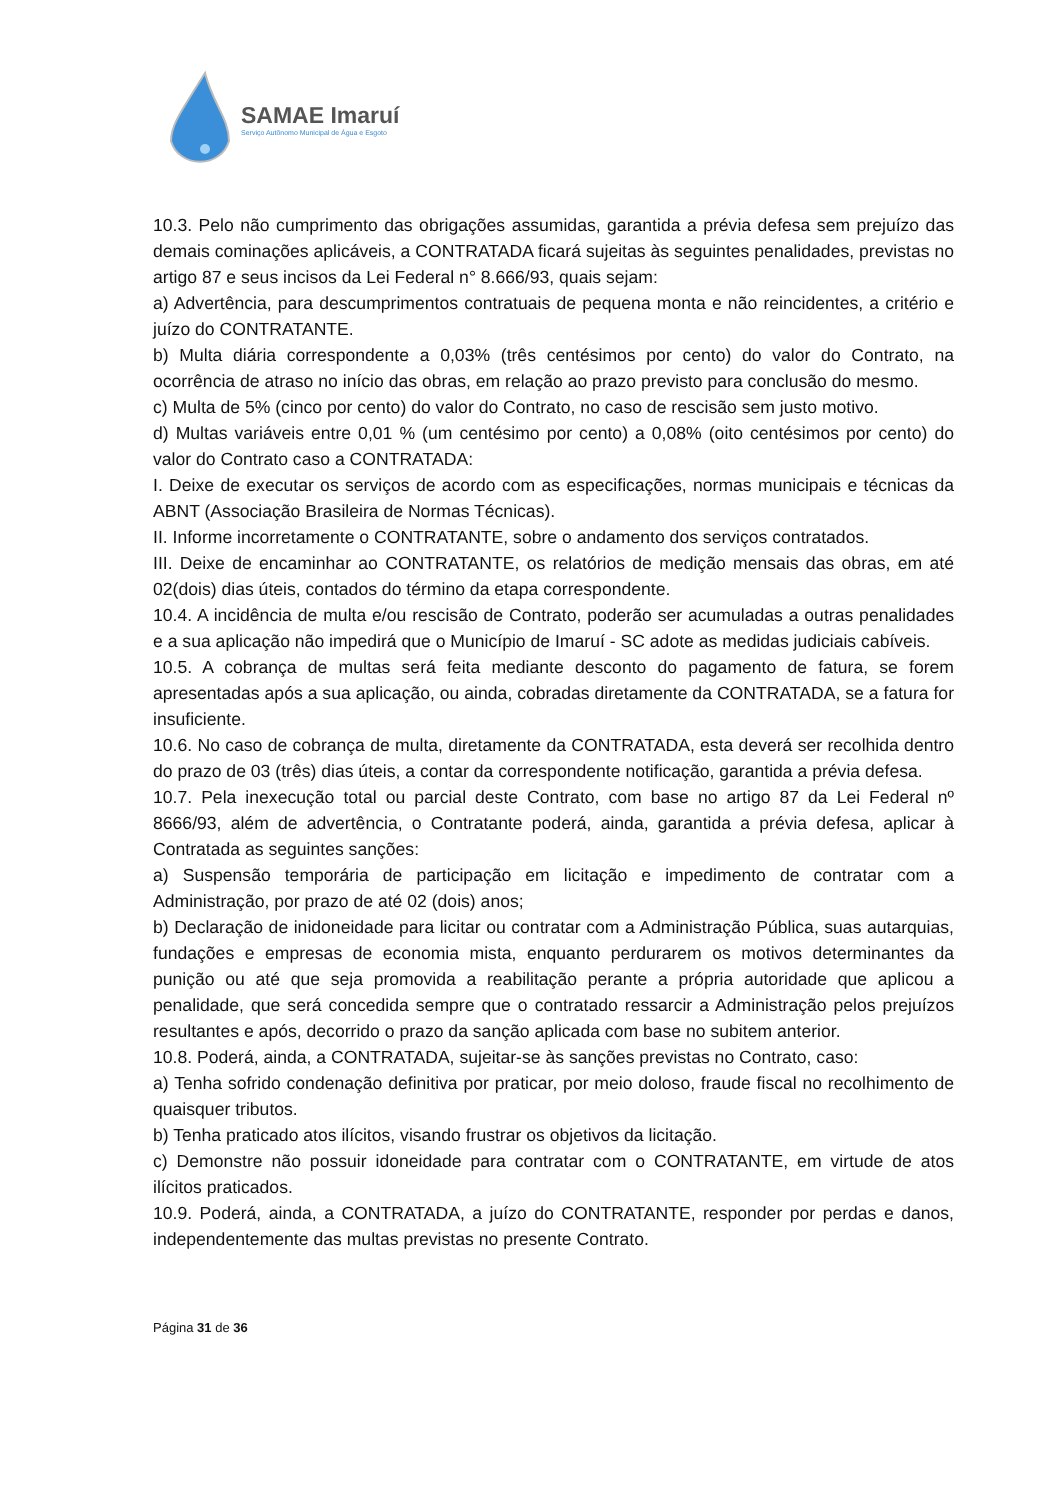SAMAE Imaruí
Serviço Autônomo Municipal de Água e Esgoto
10.3. Pelo não cumprimento das obrigações assumidas, garantida a prévia defesa sem prejuízo das demais cominações aplicáveis, a CONTRATADA ficará sujeitas às seguintes penalidades, previstas no artigo 87 e seus incisos da Lei Federal n° 8.666/93, quais sejam:
a) Advertência, para descumprimentos contratuais de pequena monta e não reincidentes, a critério e juízo do CONTRATANTE.
b) Multa diária correspondente a 0,03% (três centésimos por cento) do valor do Contrato, na ocorrência de atraso no início das obras, em relação ao prazo previsto para conclusão do mesmo.
c) Multa de 5% (cinco por cento) do valor do Contrato, no caso de rescisão sem justo motivo.
d) Multas variáveis entre 0,01 % (um centésimo por cento) a 0,08% (oito centésimos por cento) do valor do Contrato caso a CONTRATADA:
I. Deixe de executar os serviços de acordo com as especificações, normas municipais e técnicas da ABNT (Associação Brasileira de Normas Técnicas).
II. Informe incorretamente o CONTRATANTE, sobre o andamento dos serviços contratados.
III. Deixe de encaminhar ao CONTRATANTE, os relatórios de medição mensais das obras, em até 02(dois) dias úteis, contados do término da etapa correspondente.
10.4. A incidência de multa e/ou rescisão de Contrato, poderão ser acumuladas a outras penalidades e a sua aplicação não impedirá que o Município de Imaruí - SC adote as medidas judiciais cabíveis.
10.5. A cobrança de multas será feita mediante desconto do pagamento de fatura, se forem apresentadas após a sua aplicação, ou ainda, cobradas diretamente da CONTRATADA, se a fatura for insuficiente.
10.6. No caso de cobrança de multa, diretamente da CONTRATADA, esta deverá ser recolhida dentro do prazo de 03 (três) dias úteis, a contar da correspondente notificação, garantida a prévia defesa.
10.7. Pela inexecução total ou parcial deste Contrato, com base no artigo 87 da Lei Federal nº 8666/93, além de advertência, o Contratante poderá, ainda, garantida a prévia defesa, aplicar à Contratada as seguintes sanções:
a) Suspensão temporária de participação em licitação e impedimento de contratar com a Administração, por prazo de até 02 (dois) anos;
b) Declaração de inidoneidade para licitar ou contratar com a Administração Pública, suas autarquias, fundações e empresas de economia mista, enquanto perdurarem os motivos determinantes da punição ou até que seja promovida a reabilitação perante a própria autoridade que aplicou a penalidade, que será concedida sempre que o contratado ressarcir a Administração pelos prejuízos resultantes e após, decorrido o prazo da sanção aplicada com base no subitem anterior.
10.8. Poderá, ainda, a CONTRATADA, sujeitar-se às sanções previstas no Contrato, caso:
a) Tenha sofrido condenação definitiva por praticar, por meio doloso, fraude fiscal no recolhimento de quaisquer tributos.
b) Tenha praticado atos ilícitos, visando frustrar os objetivos da licitação.
c) Demonstre não possuir idoneidade para contratar com o CONTRATANTE, em virtude de atos ilícitos praticados.
10.9. Poderá, ainda, a CONTRATADA, a juízo do CONTRATANTE, responder por perdas e danos, independentemente das multas previstas no presente Contrato.
Página 31 de 36